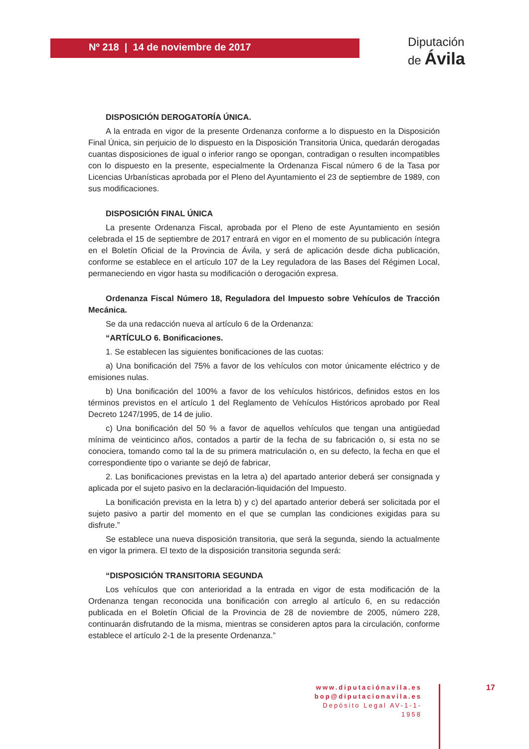Nº 218 | 14 de noviembre de 2017
Diputación
de Ávila
DISPOSICIÓN DEROGATORÍA ÚNICA.
A la entrada en vigor de la presente Ordenanza conforme a lo dispuesto en la Disposición Final Única, sin perjuicio de lo dispuesto en la Disposición Transitoria Única, quedarán derogadas cuantas disposiciones de igual o inferior rango se opongan, contradigan o resulten incompatibles con lo dispuesto en la presente, especialmente la Ordenanza Fiscal número 6 de la Tasa por Licencias Urbanísticas aprobada por el Pleno del Ayuntamiento el 23 de septiembre de 1989, con sus modificaciones.
DISPOSICIÓN FINAL ÚNICA
La presente Ordenanza Fiscal, aprobada por el Pleno de este Ayuntamiento en sesión celebrada el 15 de septiembre de 2017 entrará en vigor en el momento de su publicación íntegra en el Boletín Oficial de la Provincia de Ávila, y será de aplicación desde dicha publicación, conforme se establece en el artículo 107 de la Ley reguladora de las Bases del Régimen Local, permaneciendo en vigor hasta su modificación o derogación expresa.
Ordenanza Fiscal Número 18, Reguladora del Impuesto sobre Vehículos de Tracción Mecánica.
Se da una redacción nueva al artículo 6 de la Ordenanza:
“ARTÍCULO 6. Bonificaciones.
1. Se establecen las siguientes bonificaciones de las cuotas:
a) Una bonificación del 75% a favor de los vehículos con motor únicamente eléctrico y de emisiones nulas.
b) Una bonificación del 100% a favor de los vehículos históricos, definidos estos en los términos previstos en el artículo 1 del Reglamento de Vehículos Históricos aprobado por Real Decreto 1247/1995, de 14 de julio.
c) Una bonificación del 50 % a favor de aquellos vehículos que tengan una antigüedad mínima de veinticinco años, contados a partir de la fecha de su fabricación o, si esta no se conociera, tomando como tal la de su primera matriculación o, en su defecto, la fecha en que el correspondiente tipo o variante se dejó de fabricar,
2. Las bonificaciones previstas en la letra a) del apartado anterior deberá ser consignada y aplicada por el sujeto pasivo en la declaración-liquidación del Impuesto.
La bonificación prevista en la letra b) y c) del apartado anterior deberá ser solicitada por el sujeto pasivo a partir del momento en el que se cumplan las condiciones exigidas para su disfrute.”
Se establece una nueva disposición transitoria, que será la segunda, siendo la actualmente en vigor la primera. El texto de la disposición transitoria segunda será:
“DISPOSICIÓN TRANSITORIA SEGUNDA
Los vehículos que con anterioridad a la entrada en vigor de esta modificación de la Ordenanza tengan reconocida una bonificación con arreglo al artículo 6, en su redacción publicada en el Boletín Oficial de la Provincia de 28 de noviembre de 2005, número 228, continuarán disfrutando de la misma, mientras se consideren aptos para la circulación, conforme establece el artículo 2-1 de la presente Ordenanza.”
www.diputaciónavila.es
bop@diputacionavila.es
Depósito Legal AV-1-1-1958
17